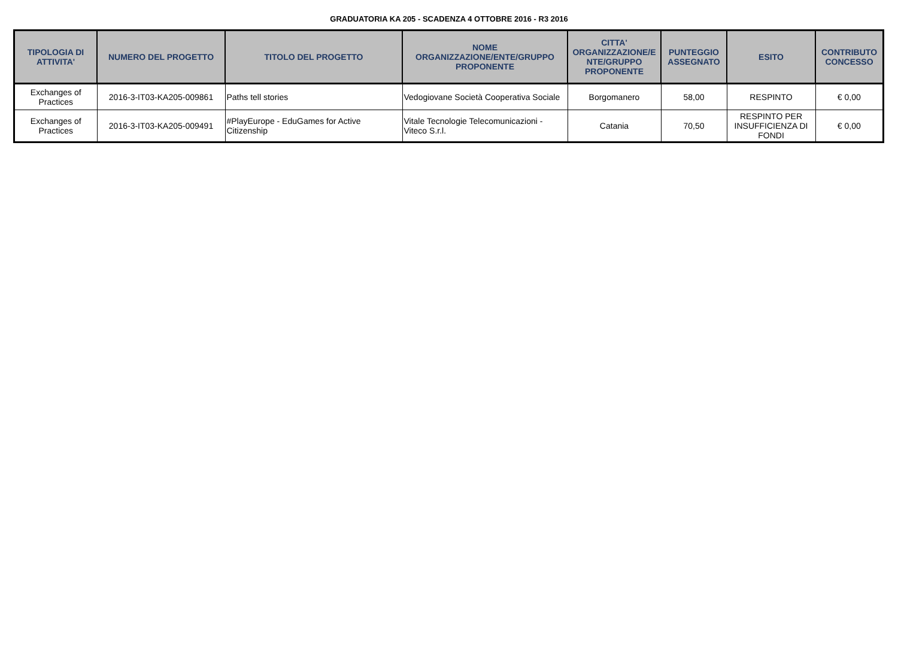GRADUATORIA KA 205 - SCADENZA 4 OTTOBRE 2016 - R3 2016
| TIPOLOGIA DI ATTIVITA' | NUMERO DEL PROGETTO | TITOLO DEL PROGETTO | NOME ORGANIZZAZIONE/ENTE/GRUPPO PROPONENTE | CITTA' ORGANIZZAZIONE/E NTE/GRUPPO PROPONENTE | PUNTEGGIO ASSEGNATO | ESITO | CONTRIBUTO CONCESSO |
| --- | --- | --- | --- | --- | --- | --- | --- |
| Exchanges of Practices | 2016-3-IT03-KA205-009861 | Paths tell stories | Vedogiovane Società Cooperativa Sociale | Borgomanero | 58,00 | RESPINTO | € 0,00 |
| Exchanges of Practices | 2016-3-IT03-KA205-009491 | #PlayEurope - EduGames for Active Citizenship | Vitale Tecnologie Telecomunicazioni - Viteco S.r.l. | Catania | 70,50 | RESPINTO PER INSUFFICIENZA DI FONDI | € 0,00 |